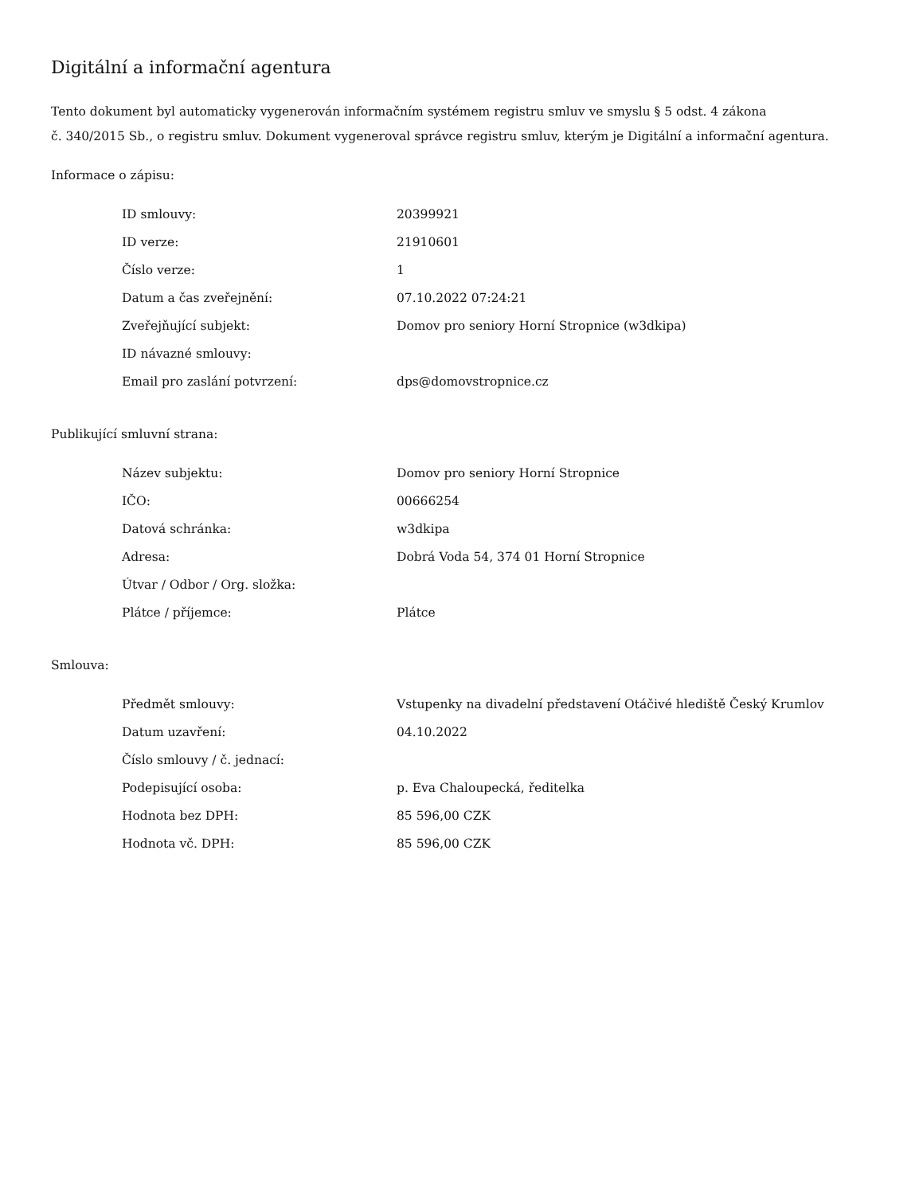Digitální a informační agentura
Tento dokument byl automaticky vygenerován informačním systémem registru smluv ve smyslu § 5 odst. 4 zákona
č. 340/2015 Sb., o registru smluv. Dokument vygeneroval správce registru smluv, kterým je Digitální a informační agentura.
Informace o zápisu:
| ID smlouvy: | 20399921 |
| ID verze: | 21910601 |
| Číslo verze: | 1 |
| Datum a čas zveřejnění: | 07.10.2022 07:24:21 |
| Zveřejňující subjekt: | Domov pro seniory Horní Stropnice (w3dkipa) |
| ID návazné smlouvy: | |
| Email pro zaslání potvrzení: | dps@domovstropnice.cz |
Publikující smluvní strana:
| Název subjektu: | Domov pro seniory Horní Stropnice |
| IČO: | 00666254 |
| Datová schránka: | w3dkipa |
| Adresa: | Dobrá Voda 54, 374 01 Horní Stropnice |
| Útvar / Odbor / Org. složka: | |
| Plátce / příjemce: | Plátce |
Smlouva:
| Předmět smlouvy: | Vstupenky na divadelní představení Otáčivé hlediště Český Krumlov |
| Datum uzavření: | 04.10.2022 |
| Číslo smlouvy / č. jednací: | |
| Podepisující osoba: | p. Eva Chaloupecká, ředitelka |
| Hodnota bez DPH: | 85 596,00 CZK |
| Hodnota vč. DPH: | 85 596,00 CZK |